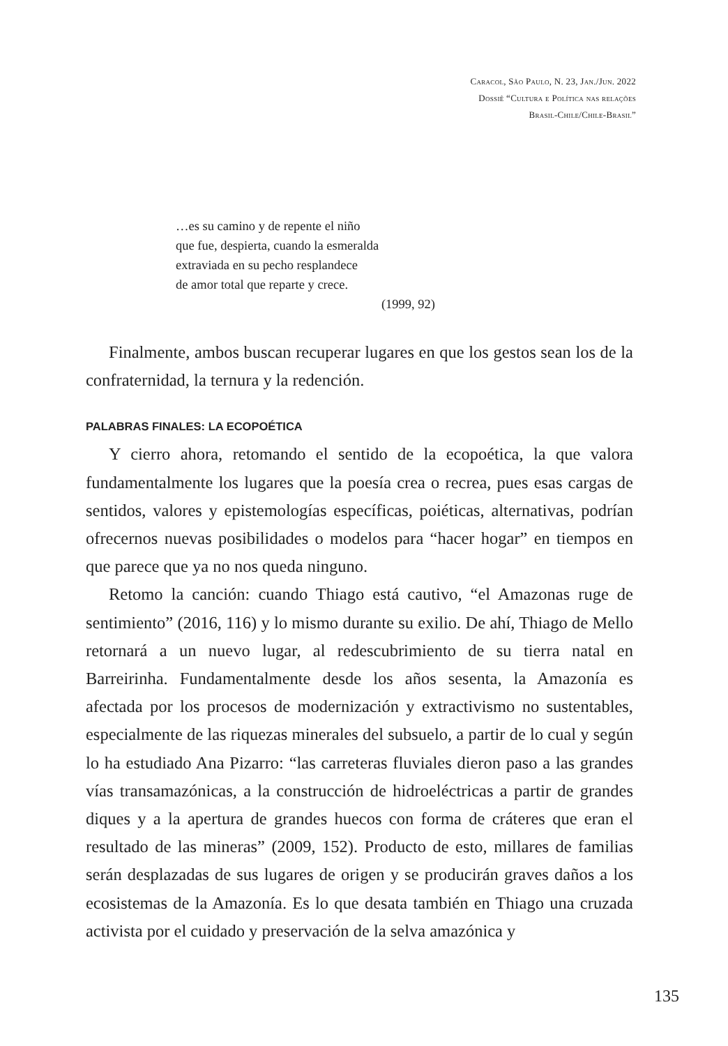Caracol, São Paulo, N. 23, Jan./Jun. 2022
Dossiê “Cultura e Política nas relações
Brasil-Chile/Chile-Brasil”
…es su camino y de repente el niño
que fue, despierta, cuando la esmeralda
extraviada en su pecho resplandece
de amor total que reparte y crece.
(1999, 92)
Finalmente, ambos buscan recuperar lugares en que los gestos sean los de la confraternidad, la ternura y la redención.
PALABRAS FINALES: LA ECOPOÉTICA
Y cierro ahora, retomando el sentido de la ecopoética, la que valora fundamentalmente los lugares que la poesía crea o recrea, pues esas cargas de sentidos, valores y epistemologías específicas, poiéticas, alternativas, podrían ofrecernos nuevas posibilidades o modelos para “hacer hogar” en tiempos en que parece que ya no nos queda ninguno.
Retomo la canción: cuando Thiago está cautivo, “el Amazonas ruge de sentimiento” (2016, 116) y lo mismo durante su exilio. De ahí, Thiago de Mello retornará a un nuevo lugar, al redescubrimiento de su tierra natal en Barreirinha. Fundamentalmente desde los años sesenta, la Amazonía es afectada por los procesos de modernización y extractivismo no sustentables, especialmente de las riquezas minerales del subsuelo, a partir de lo cual y según lo ha estudiado Ana Pizarro: “las carreteras fluviales dieron paso a las grandes vías transamazónicas, a la construcción de hidroeléctricas a partir de grandes diques y a la apertura de grandes huecos con forma de cráteres que eran el resultado de las mineras” (2009, 152). Producto de esto, millares de familias serán desplazadas de sus lugares de origen y se producirán graves daños a los ecosistemas de la Amazonía. Es lo que desata también en Thiago una cruzada activista por el cuidado y preservación de la selva amazónica y
135